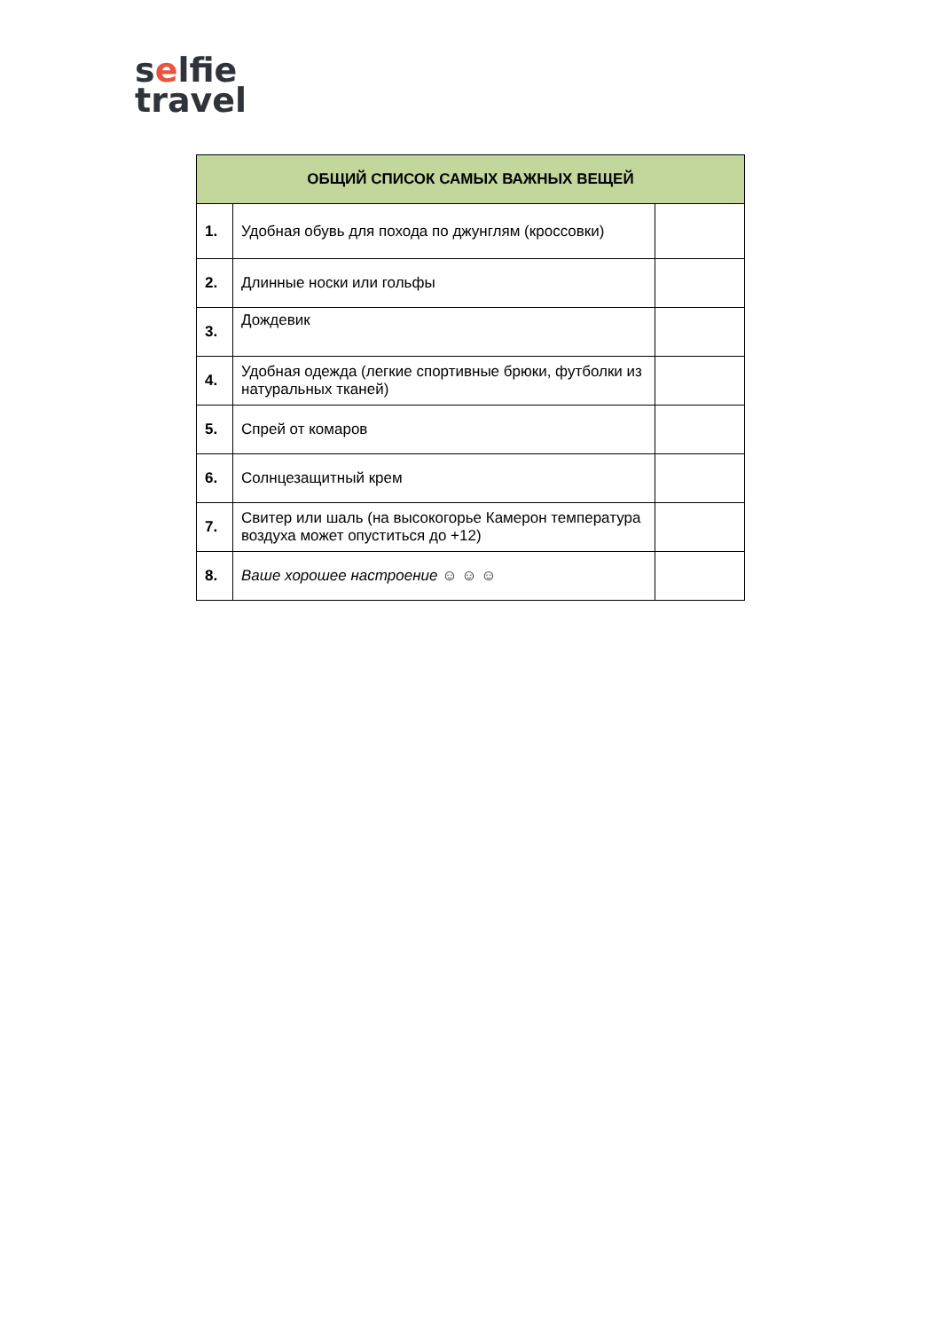selfie
travel
| ОБЩИЙ СПИСОК САМЫХ ВАЖНЫХ ВЕЩЕЙ | | |
| --- | --- | --- |
| 1. | Удобная обувь для похода по джунглям (кроссовки) | |
| 2. | Длинные носки или гольфы | |
| 3. | Дождевик | |
| 4. | Удобная одежда (легкие спортивные брюки, футболки из натуральных тканей) | |
| 5. | Спрей от комаров | |
| 6. | Солнцезащитный крем | |
| 7. | Свитер или шаль (на высокогорье Камерон температура воздуха может опуститься до +12) | |
| 8. | Ваше хорошее настроение ☺ ☺ ☺ | |